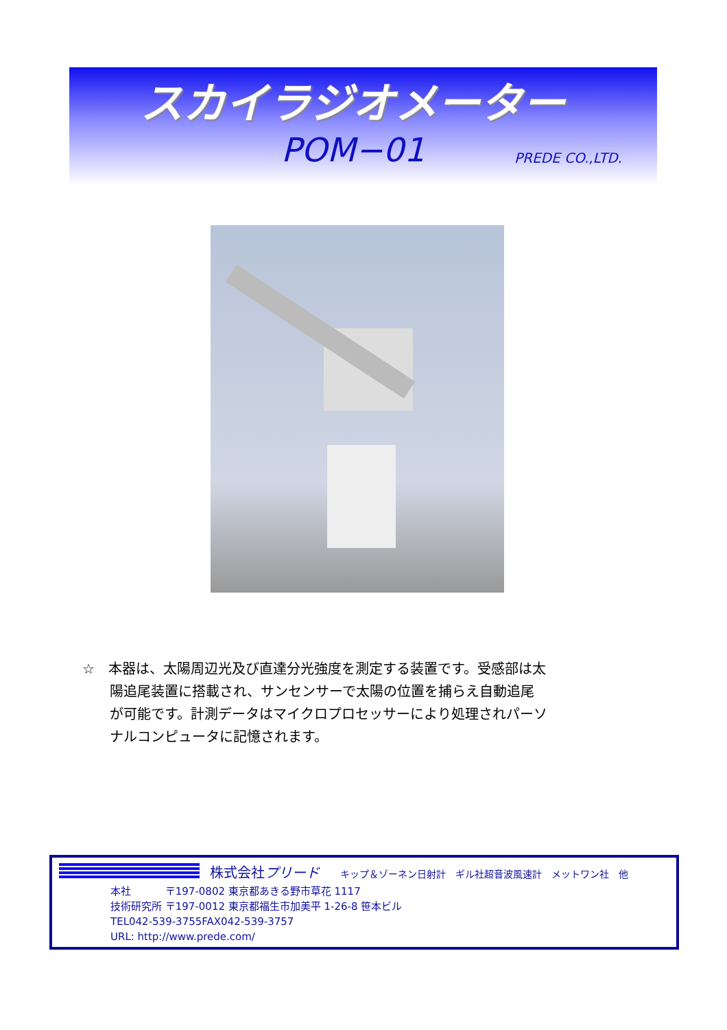スカイラジオメーター
POM−01 PREDE CO.,LTD.
☆　本器は、太陽周辺光及び直達分光強度を測定する装置です。受感部は太
　　陽追尾装置に搭載され、サンセンサーで太陽の位置を捕らえ自動追尾
　　が可能です。計測データはマイクロプロセッサーにより処理されパーソ
　　ナルコンピュータに記憶されます。
株式会社プリード キップ＆ゾーネン日射計　ギル社超音波風速計　メットワン社　他
本社　　　 〒197-0802 東京都あきる野市草花 1117
技術研究所 〒197-0012 東京都福生市加美平 1-26-8 笹本ビル
TEL042-539-3755FAX042-539-3757
URL: http://www.prede.com/